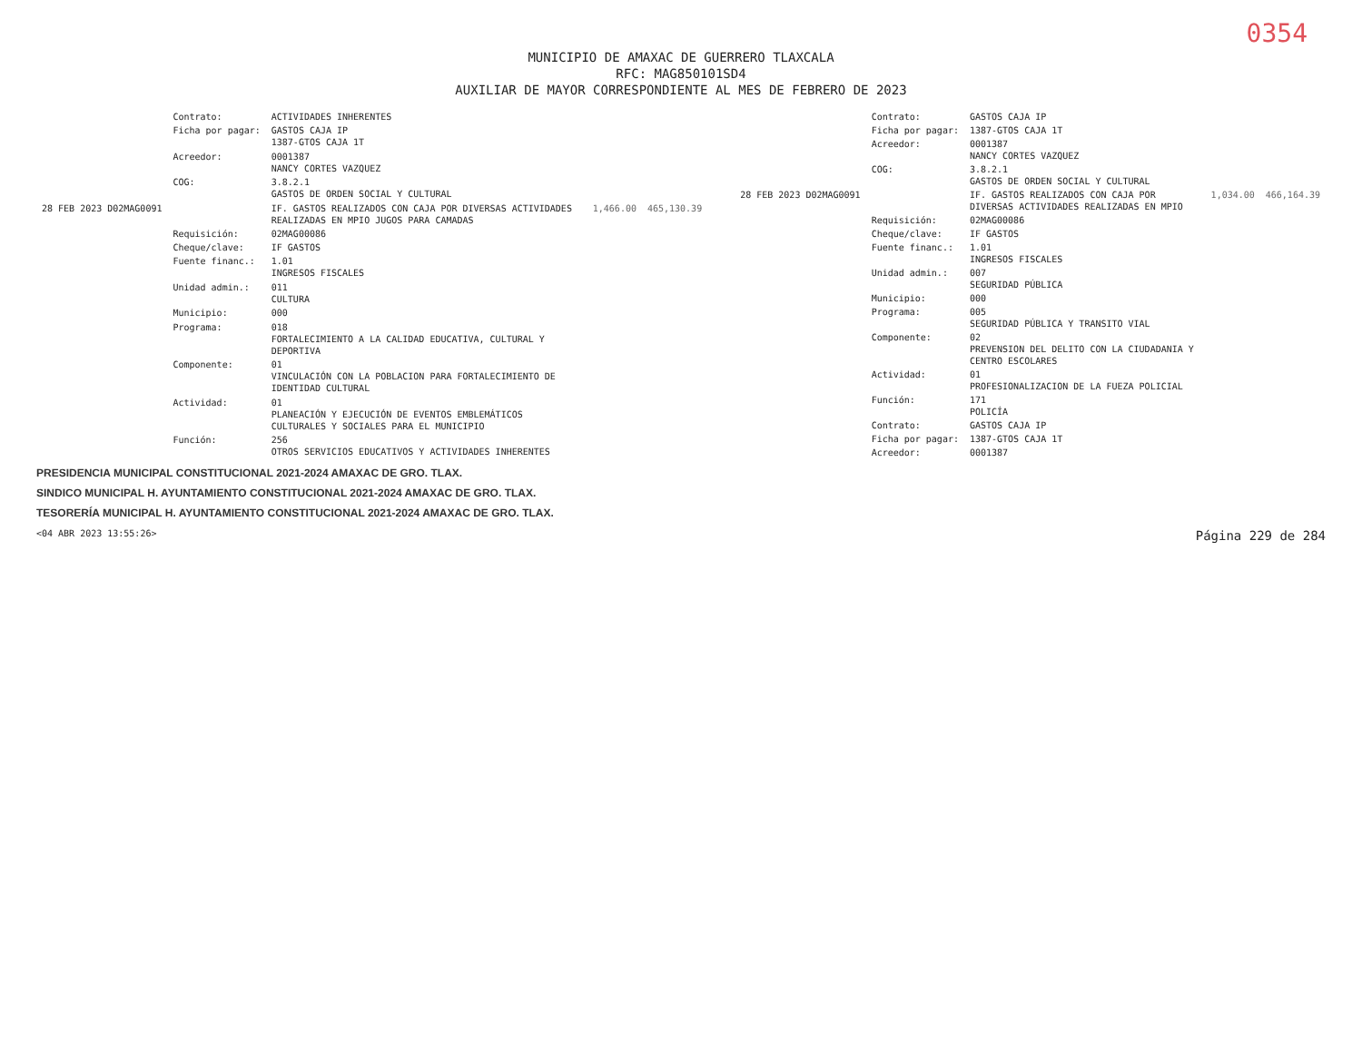0354
MUNICIPIO DE AMAXAC DE GUERRERO TLAXCALA
RFC: MAG850101SD4
AUXILIAR DE MAYOR CORRESPONDIENTE AL MES DE FEBRERO DE 2023
| | Contrato: | ACTIVIDADES INHERENTES | | |
| | Ficha por pagar: | GASTOS CAJA IP 1387-GTOS CAJA 1T | | |
| | Acreedor: | 0001387 NANCY CORTES VAZQUEZ | | |
| | COG: | 3.8.2.1 GASTOS DE ORDEN SOCIAL Y CULTURAL | | |
| 28 FEB 2023 D02MAG0091 | | IF. GASTOS REALIZADOS CON CAJA POR DIVERSAS ACTIVIDADES REALIZADAS EN MPIO JUGOS PARA CAMADAS | 1,466.00 | 465,130.39 |
| | Requisición: | 02MAG00086 | | |
| | Cheque/clave: | IF GASTOS | | |
| | Fuente financ.: | 1.01 INGRESOS FISCALES | | |
| | Unidad admin.: | 011 CULTURA | | |
| | Municipio: | 000 | | |
| | Programa: | 018 FORTALECIMIENTO A LA CALIDAD EDUCATIVA, CULTURAL Y DEPORTIVA | | |
| | Componente: | 01 VINCULACIÓN CON LA POBLACION PARA FORTALECIMIENTO DE IDENTIDAD CULTURAL | | |
| | Actividad: | 01 PLANEACIÓN Y EJECUCIÓN DE EVENTOS EMBLEMÁTICOS CULTURALES Y SOCIALES PARA EL MUNICIPIO | | |
| | Función: | 256 OTROS SERVICIOS EDUCATIVOS Y ACTIVIDADES INHERENTES | | |
| | Contrato: | GASTOS CAJA IP | | |
| | Ficha por pagar: | 1387-GTOS CAJA 1T | | |
| | Acreedor: | 0001387 NANCY CORTES VAZQUEZ | | |
| | COG: | 3.8.2.1 GASTOS DE ORDEN SOCIAL Y CULTURAL | | |
| 28 FEB 2023 D02MAG0091 | | IF. GASTOS REALIZADOS CON CAJA POR DIVERSAS ACTIVIDADES REALIZADAS EN MPIO | 1,034.00 | 466,164.39 |
| | Requisición: | 02MAG00086 | | |
| | Cheque/clave: | IF GASTOS | | |
| | Fuente financ.: | 1.01 INGRESOS FISCALES | | |
| | Unidad admin.: | 007 SEGURIDAD PÚBLICA | | |
| | Municipio: | 000 | | |
| | Programa: | 005 SEGURIDAD PÚBLICA Y TRANSITO VIAL | | |
| | Componente: | 02 PREVENSION DEL DELITO CON LA CIUDADANIA Y CENTRO ESCOLARES | | |
| | Actividad: | 01 PROFESIONALIZACION DE LA FUEZA POLICIAL | | |
| | Función: | 171 POLICÍA | | |
| | Contrato: | GASTOS CAJA IP | | |
| | Ficha por pagar: | 1387-GTOS CAJA 1T | | |
| | Acreedor: | 0001387 | | |
PRESIDENCIA MUNICIPAL CONSTITUCIONAL 2021-2024 AMAXAC DE GRO. TLAX.
SINDICO MUNICIPAL H. AYUNTAMIENTO CONSTITUCIONAL 2021-2024 AMAXAC DE GRO. TLAX.
TESORERÍA MUNICIPAL H. AYUNTAMIENTO CONSTITUCIONAL 2021-2024 AMAXAC DE GRO. TLAX.
<04 ABR 2023 13:55:26> Página 229 de 284